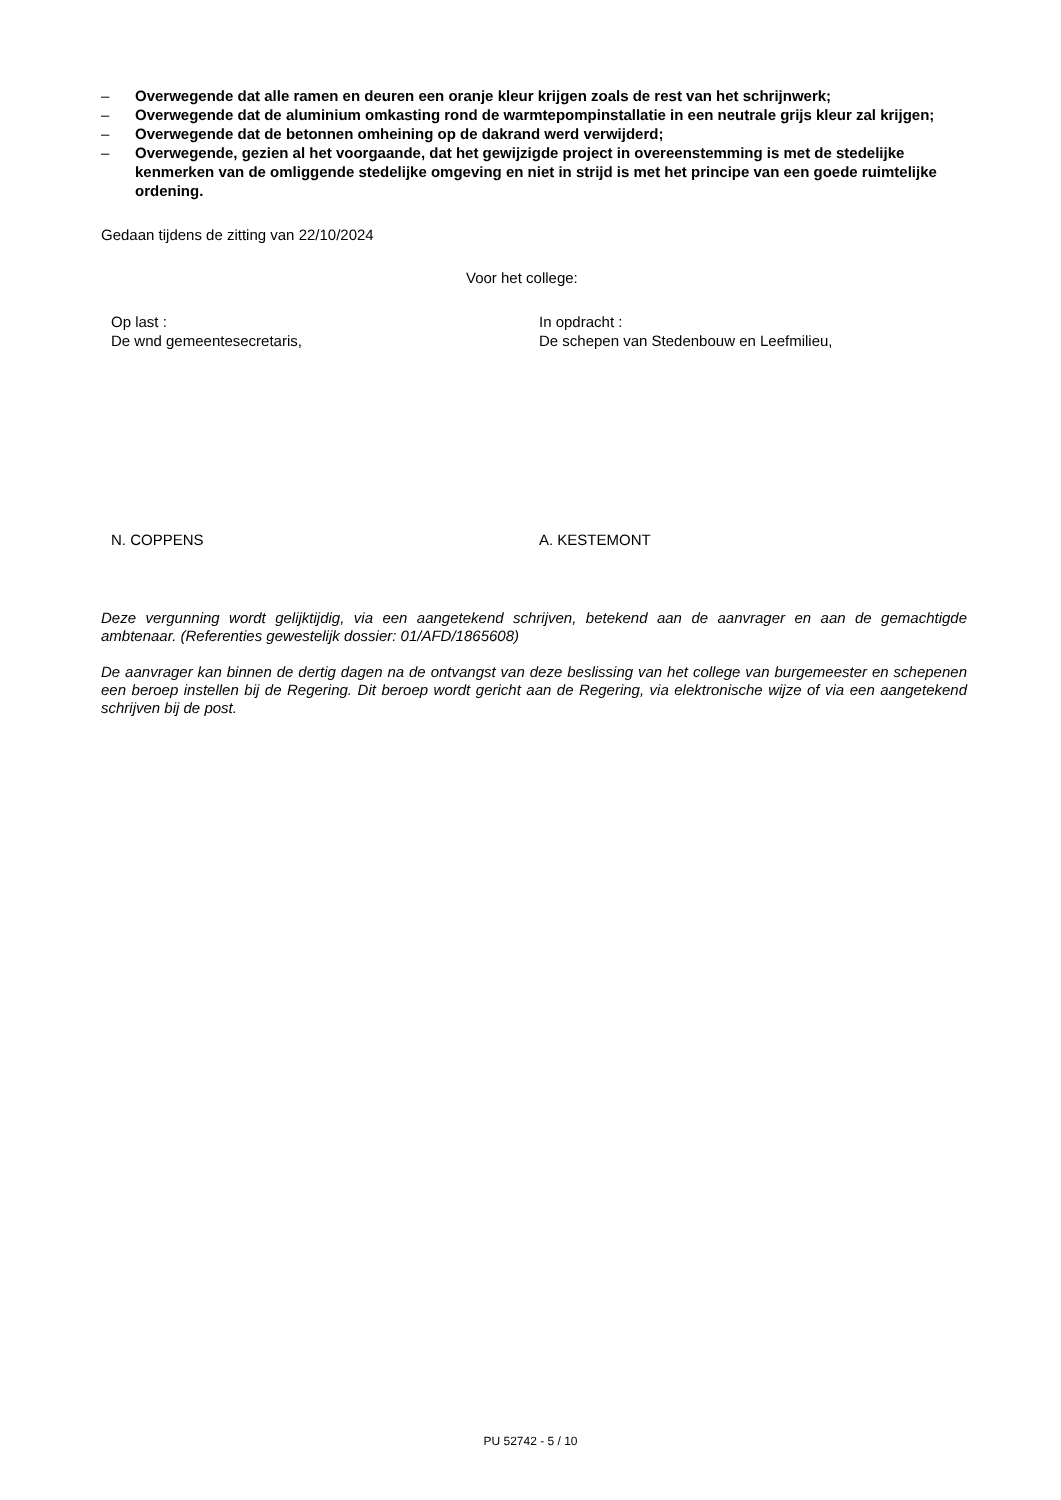– Overwegende dat alle ramen en deuren een oranje kleur krijgen zoals de rest van het schrijnwerk;
– Overwegende dat de aluminium omkasting rond de warmtepompinstallatie in een neutrale grijs kleur zal krijgen;
– Overwegende dat de betonnen omheining op de dakrand werd verwijderd;
– Overwegende, gezien al het voorgaande, dat het gewijzigde project in overeenstemming is met de stedelijke kenmerken van de omliggende stedelijke omgeving en niet in strijd is met het principe van een goede ruimtelijke ordening.
Gedaan tijdens de zitting van 22/10/2024
Voor het college:
Op last :
De wnd gemeentesecretaris,
In opdracht :
De schepen van Stedenbouw en Leefmilieu,
N. COPPENS A. KESTEMONT
Deze vergunning wordt gelijktijdig, via een aangetekend schrijven, betekend aan de aanvrager en aan de gemachtigde ambtenaar. (Referenties gewestelijk dossier: 01/AFD/1865608)
De aanvrager kan binnen de dertig dagen na de ontvangst van deze beslissing van het college van burgemeester en schepenen een beroep instellen bij de Regering. Dit beroep wordt gericht aan de Regering, via elektronische wijze of via een aangetekend schrijven bij de post.
PU 52742 - 5 / 10